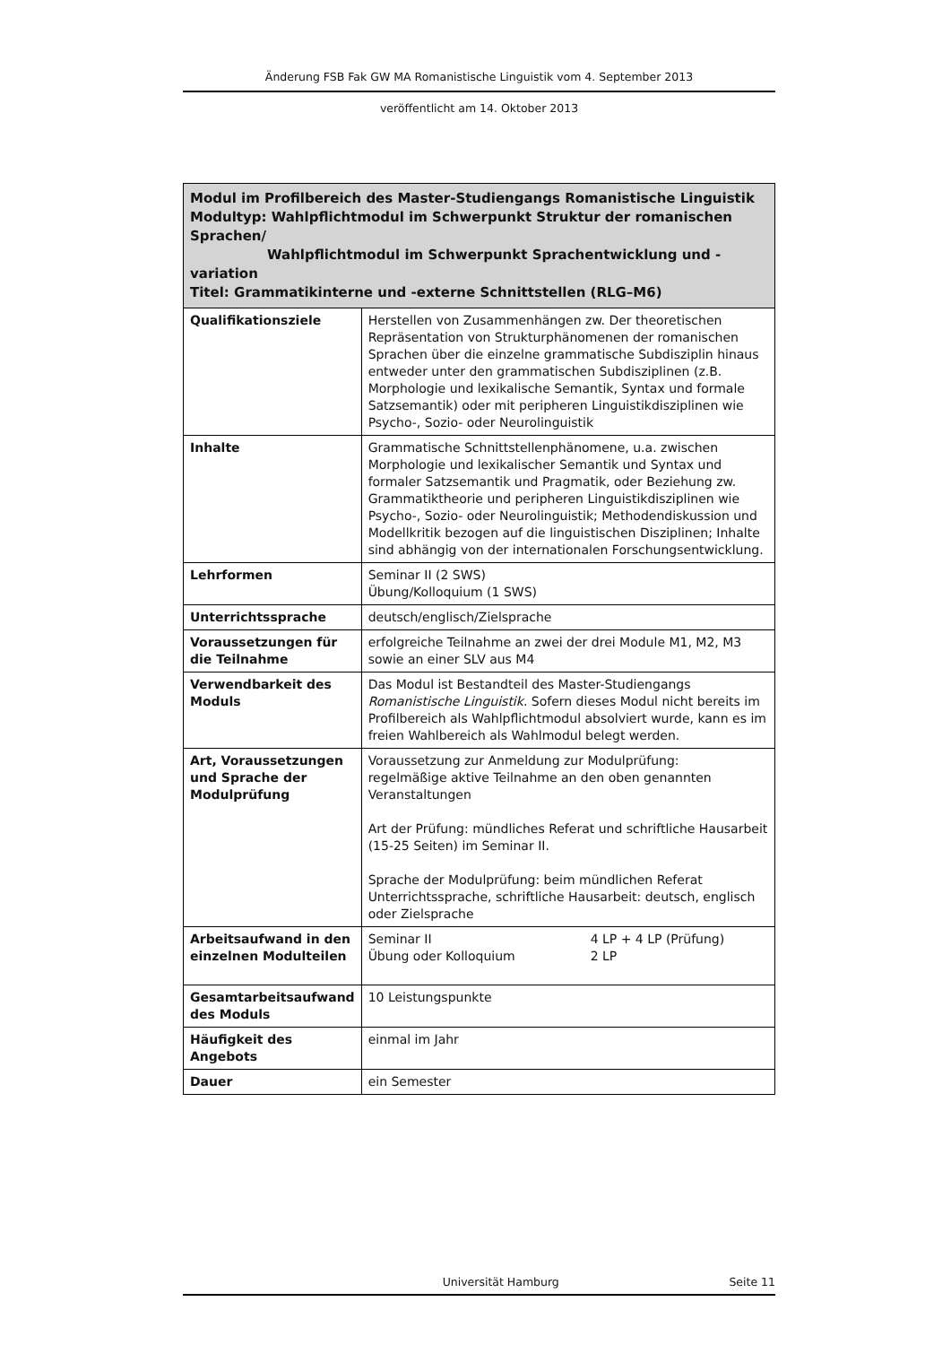Änderung FSB Fak GW MA Romanistische Linguistik vom 4. September 2013
veröffentlicht am 14. Oktober 2013
| Modul im Profilbereich des Master-Studiengangs Romanistische Linguistik Modultyp: Wahlpflichtmodul im Schwerpunkt Struktur der romanischen Sprachen/ Wahlpflichtmodul im Schwerpunkt Sprachentwicklung und -variation Titel: Grammatikinterne und -externe Schnittstellen (RLG–M6) | |
| --- | --- |
| Qualifikationsziele | Herstellen von Zusammenhängen zw. Der theoretischen Repräsentation von Strukturphänomenen der romanischen Sprachen über die einzelne grammatische Subdisziplin hinaus entweder unter den grammatischen Subdisziplinen (z.B. Morphologie und lexikalische Semantik, Syntax und formale Satzsemantik) oder mit peripheren Linguistikdisziplinen wie Psycho-, Sozio- oder Neurolinguistik |
| Inhalte | Grammatische Schnittstellenphänomene, u.a. zwischen Morphologie und lexikalischer Semantik und Syntax und formaler Satzsemantik und Pragmatik, oder Beziehung zw. Grammatiktheorie und peripheren Linguistikdisziplinen wie Psycho-, Sozio- oder Neurolinguistik; Methodendiskussion und Modellkritik bezogen auf die linguistischen Disziplinen; Inhalte sind abhängig von der internationalen Forschungsentwicklung. |
| Lehrformen | Seminar II (2 SWS) Übung/Kolloquium (1 SWS) |
| Unterrichtssprache | deutsch/englisch/Zielsprache |
| Voraussetzungen für die Teilnahme | erfolgreiche Teilnahme an zwei der drei Module M1, M2, M3 sowie an einer SLV aus M4 |
| Verwendbarkeit des Moduls | Das Modul ist Bestandteil des Master-Studiengangs Romanistische Linguistik . Sofern dieses Modul nicht bereits im Profilbereich als Wahlpflichtmodul absolviert wurde, kann es im freien Wahlbereich als Wahlmodul belegt werden. |
| Art, Voraussetzungen und Sprache der Modulprüfung | Voraussetzung zur Anmeldung zur Modulprüfung: regelmäßige aktive Teilnahme an den oben genannten Veranstaltungen Art der Prüfung: mündliches Referat und schriftliche Hausarbeit (15-25 Seiten) im Seminar II. Sprache der Modulprüfung: beim mündlichen Referat Unterrichtssprache, schriftliche Hausarbeit: deutsch, englisch oder Zielsprache |
| Arbeitsaufwand in den einzelnen Modulteilen | Seminar II 4 LP + 4 LP (Prüfung) Übung oder Kolloquium 2 LP |
| Gesamtarbeitsaufwand des Moduls | 10 Leistungspunkte |
| Häufigkeit des Angebots | einmal im Jahr |
| Dauer | ein Semester |
Universität Hamburg Seite 11